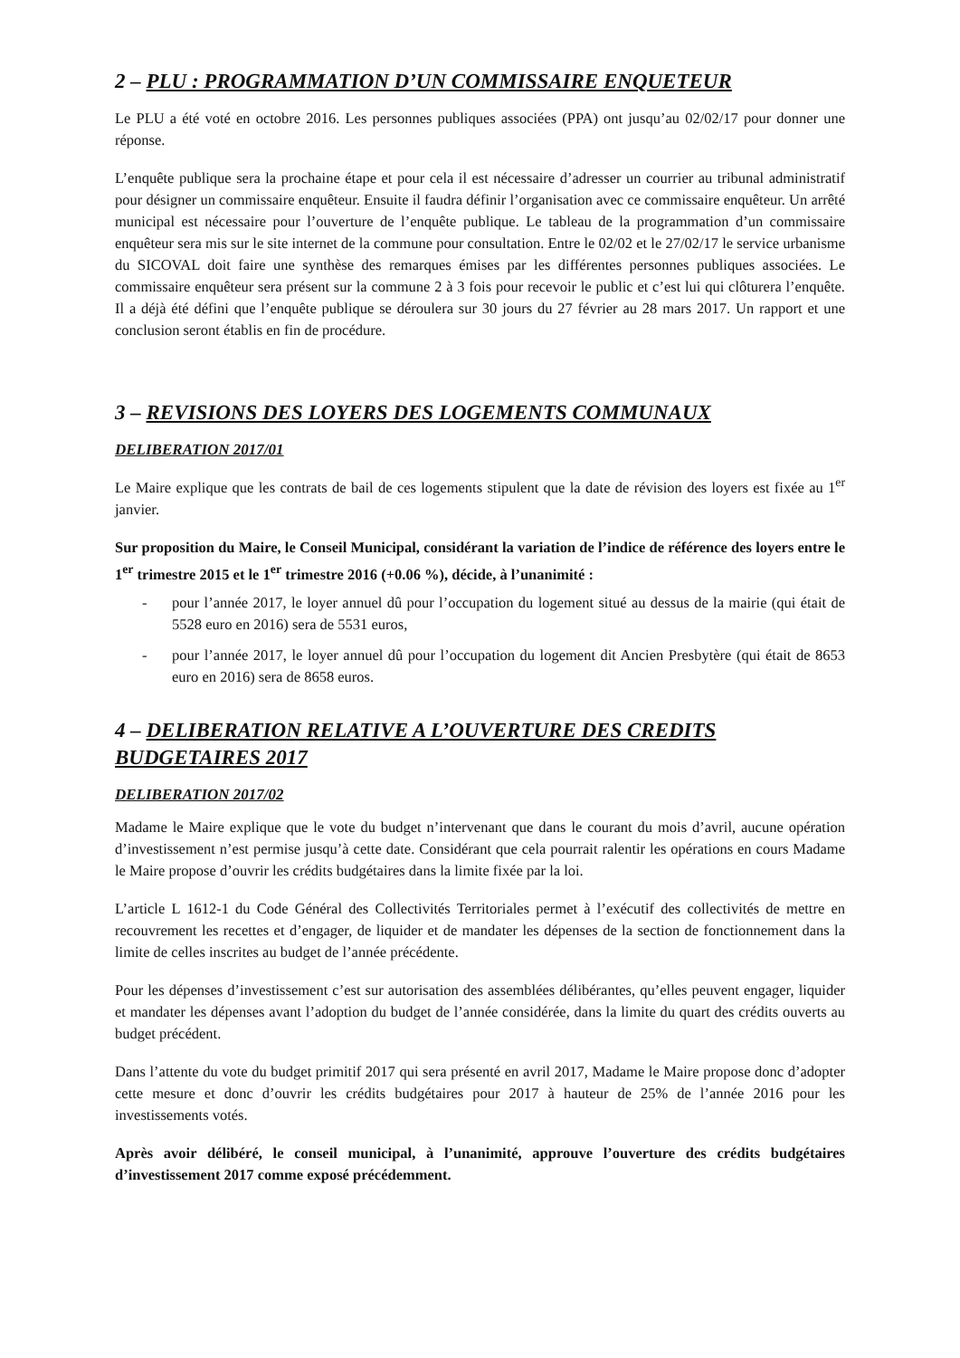2 – PLU : PROGRAMMATION D’UN COMMISSAIRE ENQUETEUR
Le PLU a été voté en octobre 2016. Les personnes publiques associées (PPA) ont jusqu’au 02/02/17 pour donner une réponse.
L’enquête publique sera la prochaine étape et pour cela il est nécessaire d’adresser un courrier au tribunal administratif pour désigner un commissaire enquêteur. Ensuite il faudra définir l’organisation avec ce commissaire enquêteur. Un arrêté municipal est nécessaire pour l’ouverture de l’enquête publique. Le tableau de la programmation d’un commissaire enquêteur sera mis sur le site internet de la commune pour consultation. Entre le 02/02 et le 27/02/17 le service urbanisme du SICOVAL doit faire une synthèse des remarques émises par les différentes personnes publiques associées. Le commissaire enquêteur sera présent sur la commune 2 à 3 fois pour recevoir le public et c’est lui qui clôturera l’enquête. Il a déjà été défini que l’enquête publique se déroulera sur 30 jours du 27 février au 28 mars 2017. Un rapport et une conclusion seront établis en fin de procédure.
3 – REVISIONS DES LOYERS DES LOGEMENTS COMMUNAUX
DELIBERATION 2017/01
Le Maire explique que les contrats de bail de ces logements stipulent que la date de révision des loyers est fixée au 1<sup>er</sup> janvier.
Sur proposition du Maire, le Conseil Municipal, considérant la variation de l’indice de référence des loyers entre le 1<sup>er</sup> trimestre 2015 et le 1<sup>er</sup> trimestre 2016 (+0.06 %), décide, à l’unanimité :
- pour l’année 2017, le loyer annuel dû pour l’occupation du logement situé au dessus de la mairie (qui était de 5528 euro en 2016) sera de 5531 euros,
- pour l’année 2017, le loyer annuel dû pour l’occupation du logement dit Ancien Presbytère (qui était de 8653 euro en 2016) sera de 8658 euros.
4 – DELIBERATION RELATIVE A L’OUVERTURE DES CREDITS BUDGETAIRES 2017
DELIBERATION 2017/02
Madame le Maire explique que le vote du budget n’intervenant que dans le courant du mois d’avril, aucune opération d’investissement n’est permise jusqu’à cette date. Considérant que cela pourrait ralentir les opérations en cours Madame le Maire propose d’ouvrir les crédits budgétaires dans la limite fixée par la loi.
L’article L 1612-1 du Code Général des Collectivités Territoriales permet à l’exécutif des collectivités de mettre en recouvrement les recettes et d’engager, de liquider et de mandater les dépenses de la section de fonctionnement dans la limite de celles inscrites au budget de l’année précédente.
Pour les dépenses d’investissement c’est sur autorisation des assemblées délibérantes, qu’elles peuvent engager, liquider et mandater les dépenses avant l’adoption du budget de l’année considérée, dans la limite du quart des crédits ouverts au budget précédent.
Dans l’attente du vote du budget primitif 2017 qui sera présenté en avril 2017, Madame le Maire propose donc d’adopter cette mesure et donc d’ouvrir les crédits budgétaires pour 2017 à hauteur de 25% de l’année 2016 pour les investissements votés.
Après avoir délibéré, le conseil municipal, à l’unanimité, approuve l’ouverture des crédits budgétaires d’investissement 2017 comme exposé précédemment.